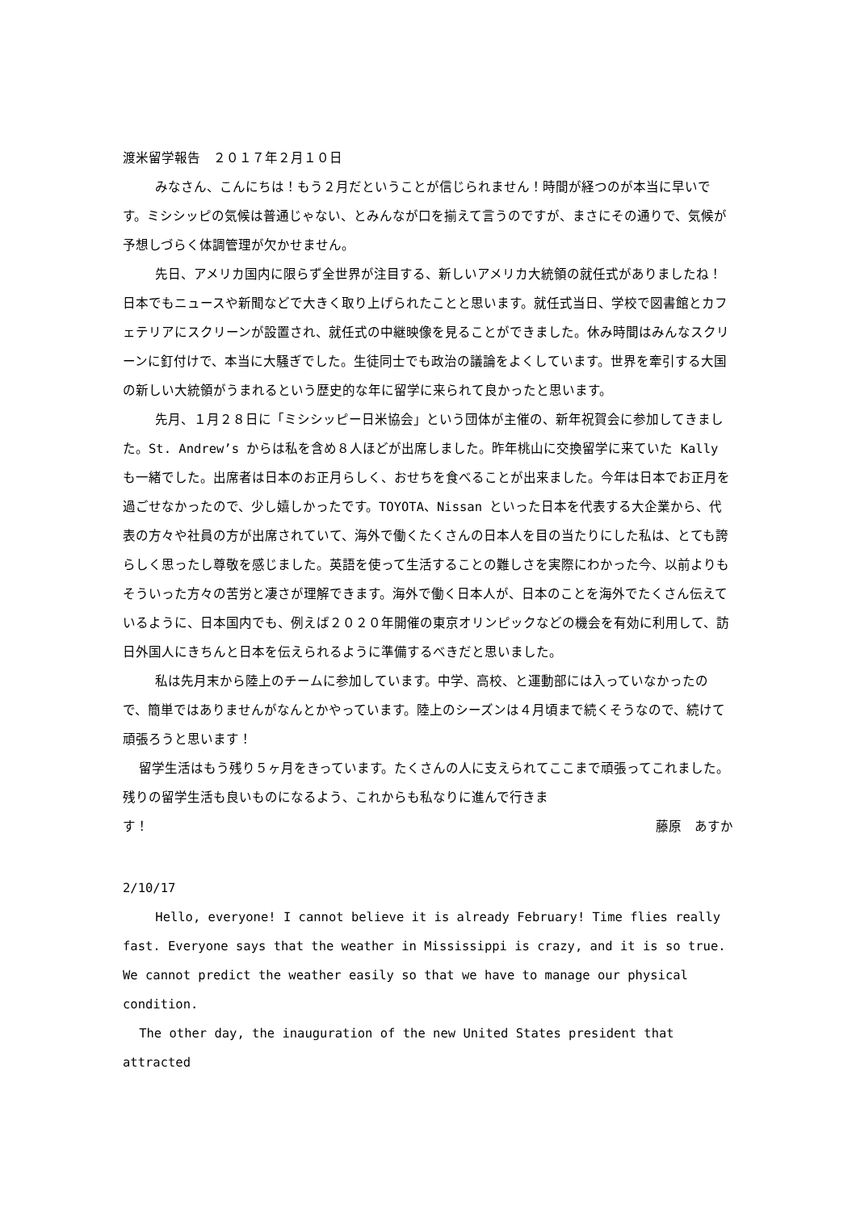渡米留学報告　２０１７年２月１０日
みなさん、こんにちは！もう２月だということが信じられません！時間が経つのが本当に早いです。ミシシッピの気候は普通じゃない、とみんなが口を揃えて言うのですが、まさにその通りで、気候が予想しづらく体調管理が欠かせません。
先日、アメリカ国内に限らず全世界が注目する、新しいアメリカ大統領の就任式がありましたね！日本でもニュースや新聞などで大きく取り上げられたことと思います。就任式当日、学校で図書館とカフェテリアにスクリーンが設置され、就任式の中継映像を見ることができました。休み時間はみんなスクリーンに釘付けで、本当に大騒ぎでした。生徒同士でも政治の議論をよくしています。世界を牽引する大国の新しい大統領がうまれるという歴史的な年に留学に来られて良かったと思います。
先月、１月２８日に「ミシシッピー日米協会」という団体が主催の、新年祝賀会に参加してきました。St. Andrew’s からは私を含め８人ほどが出席しました。昨年桃山に交換留学に来ていた Kally も一緒でした。出席者は日本のお正月らしく、おせちを食べることが出来ました。今年は日本でお正月を過ごせなかったので、少し嬉しかったです。TOYOTA、Nissan といった日本を代表する大企業から、代表の方々や社員の方が出席されていて、海外で働くたくさんの日本人を目の当たりにした私は、とても誇らしく思ったし尊敬を感じました。英語を使って生活することの難しさを実際にわかった今、以前よりもそういった方々の苦労と凄さが理解できます。海外で働く日本人が、日本のことを海外でたくさん伝えているように、日本国内でも、例えば２０２０年開催の東京オリンピックなどの機会を有効に利用して、訪日外国人にきちんと日本を伝えられるように準備するべきだと思いました。
私は先月末から陸上のチームに参加しています。中学、高校、と運動部には入っていなかったので、簡単ではありませんがなんとかやっています。陸上のシーズンは４月頃まで続くそうなので、続けて頑張ろうと思います！
留学生活はもう残り５ヶ月をきっています。たくさんの人に支えられてここまで頑張ってこれました。残りの留学生活も良いものになるよう、これからも私なりに進んで行きま
す！ 藤原　あすか
2/10/17
Hello, everyone! I cannot believe it is already February! Time flies really fast. Everyone says that the weather in Mississippi is crazy, and it is so true. We cannot predict the weather easily so that we have to manage our physical condition.
The other day, the inauguration of the new United States president that attracted